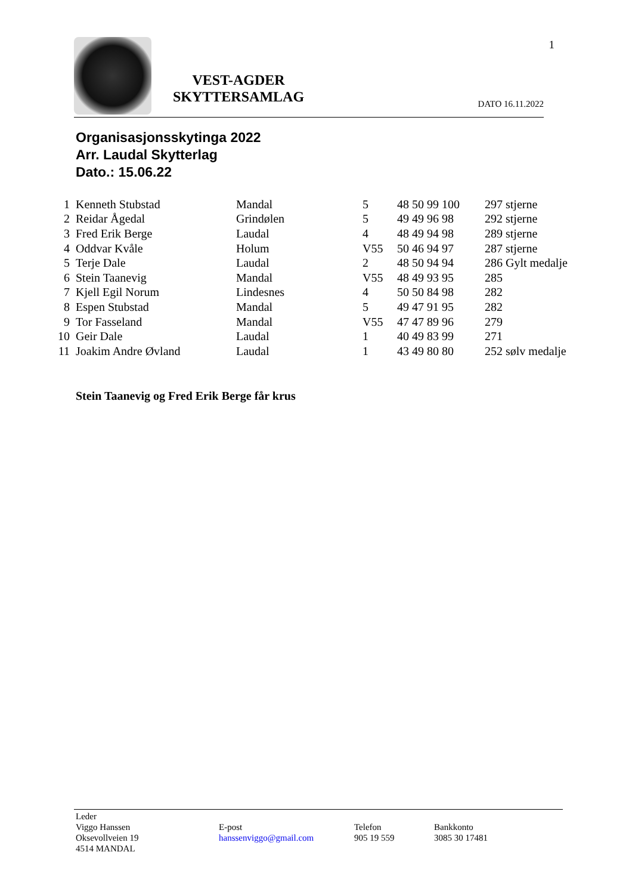1
VEST-AGDER
SKYTTERSAMLAG
DATO 16.11.2022
Organisasjonsskytinga 2022
Arr. Laudal Skytterlag
Dato.: 15.06.22
| 1 | Kenneth Stubstad | Mandal | 5 | 48 50 99 100 | 297 stjerne |
| 2 | Reidar Ågedal | Grindølen | 5 | 49 49 96 98 | 292 stjerne |
| 3 | Fred Erik Berge | Laudal | 4 | 48 49 94 98 | 289 stjerne |
| 4 | Oddvar Kvåle | Holum | V55 | 50 46 94 97 | 287 stjerne |
| 5 | Terje Dale | Laudal | 2 | 48 50 94 94 | 286 Gylt medalje |
| 6 | Stein Taanevig | Mandal | V55 | 48 49 93 95 | 285 |
| 7 | Kjell Egil Norum | Lindesnes | 4 | 50 50 84 98 | 282 |
| 8 | Espen Stubstad | Mandal | 5 | 49 47 91 95 | 282 |
| 9 | Tor Fasseland | Mandal | V55 | 47 47 89 96 | 279 |
| 10 | Geir Dale | Laudal | 1 | 40 49 83 99 | 271 |
| 11 | Joakim Andre Øvland | Laudal | 1 | 43 49 80 80 | 252 sølv medalje |
Stein Taanevig og Fred Erik Berge får krus
Leder
Viggo Hanssen
Oksevollveien 19
4514 MANDAL
E-post
hanssenviggo@gmail.com
Telefon
905 19 559
Bankkonto
3085 30 17481